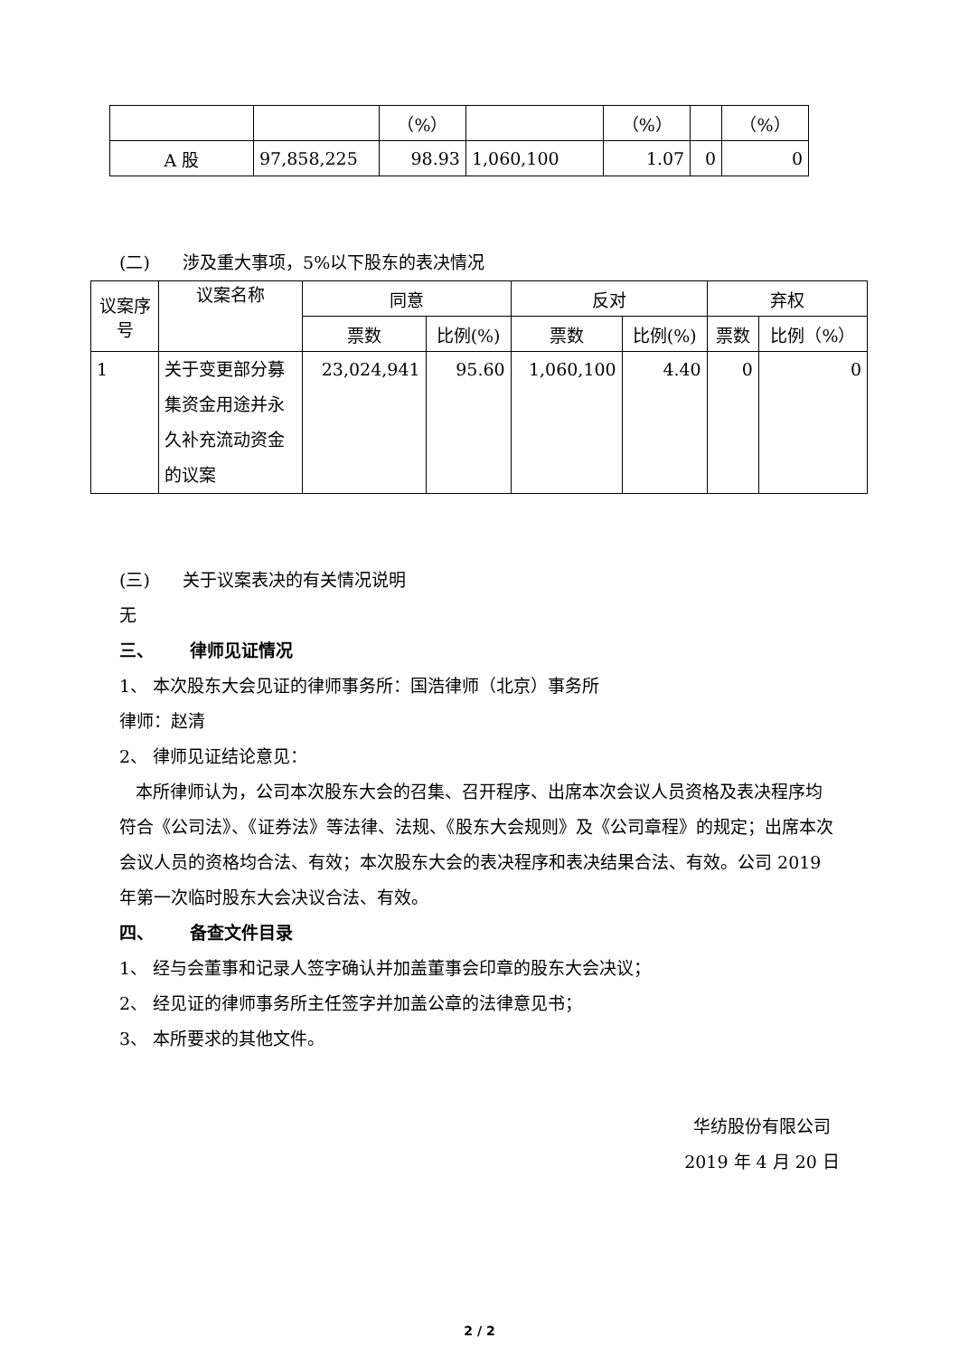| | | （%） | | （%） | | （%） |
| A 股 | 97,858,225 | 98.93 | 1,060,100 | 1.07 | 0 | 0 |
(二) 涉及重大事项，5%以下股东的表决情况
| 议案序号 | 议案名称 | 同意 | | 反对 | | 弃权 | |
| --- | --- | --- | --- | --- | --- | --- | --- |
| | | 票数 | 比例(%) | 票数 | 比例(%) | 票数 | 比例（%） |
| 1 | 关于变更部分募集资金用途并永久补充流动资金的议案 | 23,024,941 | 95.60 | 1,060,100 | 4.40 | 0 | 0 |
(三) 关于议案表决的有关情况说明
无
三、 律师见证情况
1、 本次股东大会见证的律师事务所：国浩律师（北京）事务所
律师：赵清
2、 律师见证结论意见：
本所律师认为，公司本次股东大会的召集、召开程序、出席本次会议人员资格及表决程序均符合《公司法》、《证券法》等法律、法规、《股东大会规则》及《公司章程》的规定；出席本次会议人员的资格均合法、有效；本次股东大会的表决程序和表决结果合法、有效。公司 2019 年第一次临时股东大会决议合法、有效。
四、 备查文件目录
1、 经与会董事和记录人签字确认并加盖董事会印章的股东大会决议；
2、 经见证的律师事务所主任签字并加盖公章的法律意见书；
3、 本所要求的其他文件。
华纺股份有限公司
2019 年 4 月 20 日
2 / 2